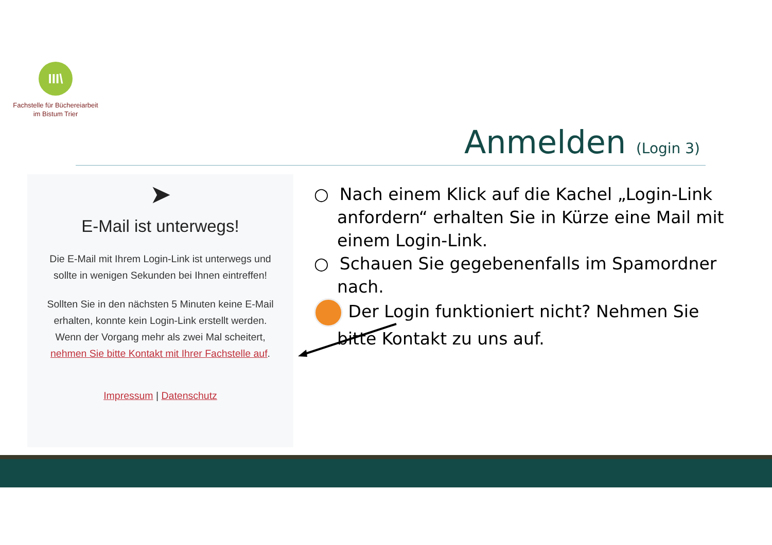III\
Fachstelle für Büchereiarbeit
im Bistum Trier
Anmelden (Login 3)
➤
E-Mail ist unterwegs!
Die E-Mail mit Ihrem Login-Link ist unterwegs und sollte in wenigen Sekunden bei Ihnen eintreffen!
Sollten Sie in den nächsten 5 Minuten keine E-Mail erhalten, konnte kein Login-Link erstellt werden. Wenn der Vorgang mehr als zwei Mal scheitert, nehmen Sie bitte Kontakt mit Ihrer Fachstelle auf.
Impressum | Datenschutz
○ Nach einem Klick auf die Kachel „Login-Link anfordern“ erhalten Sie in Kürze eine Mail mit einem Login-Link.
○ Schauen Sie gegebenenfalls im Spamordner nach.
Der Login funktioniert nicht? Nehmen Sie bitte Kontakt zu uns auf.